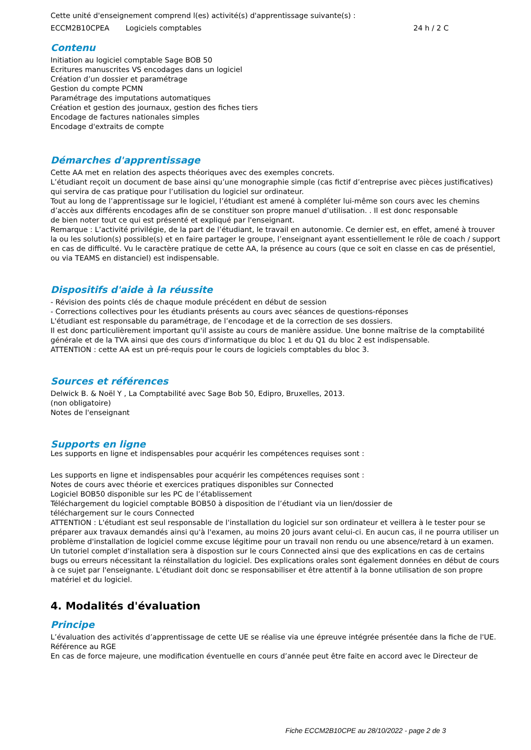Cette unité d'enseignement comprend l(es) activité(s) d'apprentissage suivante(s) :
ECCM2B10CPEA Logiciels comptables 24 h / 2 C
Contenu
Initiation au logiciel comptable Sage BOB 50
Ecritures manuscrites VS encodages dans un logiciel
Création d’un dossier et paramétrage
Gestion du compte PCMN
Paramétrage des imputations automatiques
Création et gestion des journaux, gestion des fiches tiers
Encodage de factures nationales simples
Encodage d'extraits de compte
Démarches d'apprentissage
Cette AA met en relation des aspects théoriques avec des exemples concrets.
L’étudiant reçoit un document de base ainsi qu’une monographie simple (cas fictif d’entreprise avec pièces justificatives) qui servira de cas pratique pour l’utilisation du logiciel sur ordinateur.
Tout au long de l’apprentissage sur le logiciel, l’étudiant est amené à compléter lui-même son cours avec les chemins d’accès aux différents encodages afin de se constituer son propre manuel d’utilisation. . Il est donc responsable
de bien noter tout ce qui est présenté et expliqué par l'enseignant.
Remarque : L’activité privilégie, de la part de l’étudiant, le travail en autonomie. Ce dernier est, en effet, amené à trouver la ou les solution(s) possible(s) et en faire partager le groupe, l’enseignant ayant essentiellement le rôle de coach / support en cas de difficulté. Vu le caractère pratique de cette AA, la présence au cours (que ce soit en classe en cas de présentiel, ou via TEAMS en distanciel) est indispensable.
Dispositifs d'aide à la réussite
- Révision des points clés de chaque module précédent en début de session
- Corrections collectives pour les étudiants présents au cours avec séances de questions-réponses
L'étudiant est responsable du paramétrage, de l’encodage et de la correction de ses dossiers.
Il est donc particulièrement important qu'il assiste au cours de manière assidue. Une bonne maîtrise de la comptabilité générale et de la TVA ainsi que des cours d'informatique du bloc 1 et du Q1 du bloc 2 est indispensable.
ATTENTION : cette AA est un pré-requis pour le cours de logiciels comptables du bloc 3.
Sources et références
Delwick B. & Noël Y , La Comptabilité avec Sage Bob 50, Edipro, Bruxelles, 2013.
(non obligatoire)
Notes de l'enseignant
Supports en ligne
Les supports en ligne et indispensables pour acquérir les compétences requises sont :
Les supports en ligne et indispensables pour acquérir les compétences requises sont :
Notes de cours avec théorie et exercices pratiques disponibles sur Connected
Logiciel BOB50 disponible sur les PC de l’établissement
Téléchargement du logiciel comptable BOB50 à disposition de l’étudiant via un lien/dossier de
téléchargement sur le cours Connected
ATTENTION : L'étudiant est seul responsable de l'installation du logiciel sur son ordinateur et veillera à le tester pour se préparer aux travaux demandés ainsi qu'à l'examen, au moins 20 jours avant celui-ci. En aucun cas, il ne pourra utiliser un problème d'installation de logiciel comme excuse légitime pour un travail non rendu ou une absence/retard à un examen. Un tutoriel complet d'installation sera à dispostion sur le cours Connected ainsi que des explications en cas de certains bugs ou erreurs nécessitant la réinstallation du logiciel. Des explications orales sont également données en début de cours à ce sujet par l'enseignante. L'étudiant doit donc se responsabiliser et être attentif à la bonne utilisation de son propre matériel et du logiciel.
4. Modalités d'évaluation
Principe
L’évaluation des activités d’apprentissage de cette UE se réalise via une épreuve intégrée présentée dans la fiche de l'UE.
Référence au RGE
En cas de force majeure, une modification éventuelle en cours d’année peut être faite en accord avec le Directeur de
Fiche ECCM2B10CPE au 28/10/2022 - page 2 de 3